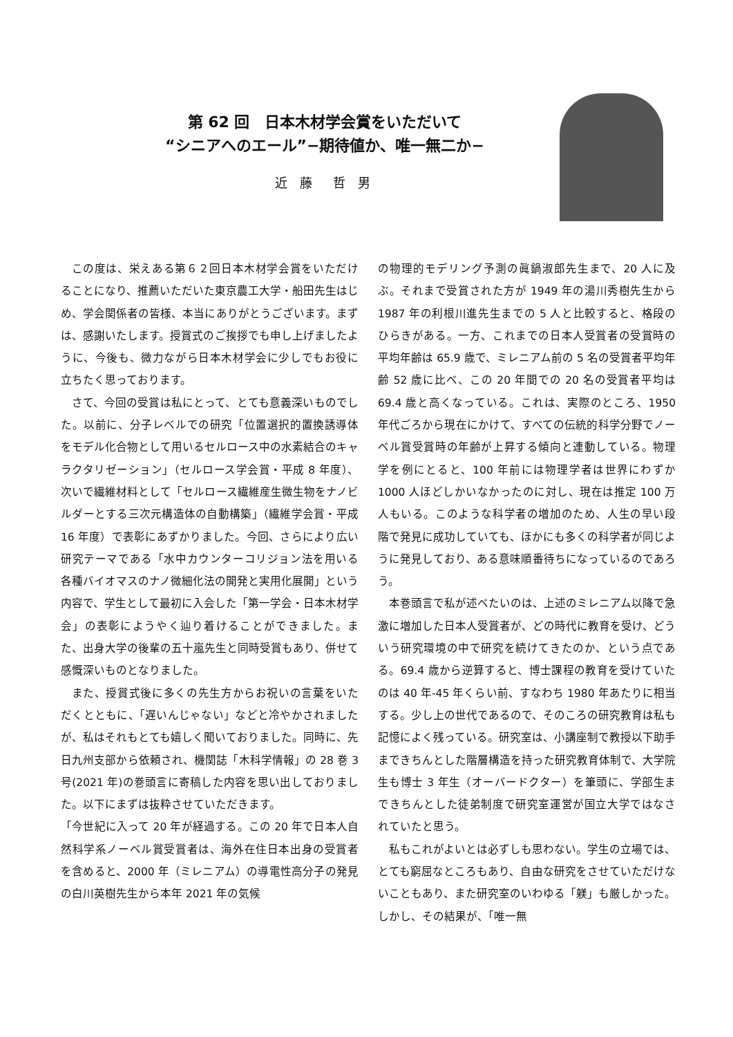第 62 回　日本木材学会賞をいただいて
“シニアへのエール”−期待値か、唯一無二か−
近 藤　哲 男
この度は、栄えある第６２回日本木材学会賞をいただけることになり、推薦いただいた東京農工大学・船田先生はじめ、学会関係者の皆様、本当にありがとうございます。まずは、感謝いたします。授賞式のご挨拶でも申し上げましたように、今後も、微力ながら日本木材学会に少しでもお役に立ちたく思っております。
さて、今回の受賞は私にとって、とても意義深いものでした。以前に、分子レベルでの研究「位置選択的置換誘導体をモデル化合物として用いるセルロース中の水素結合のキャラクタリゼーション」（セルロース学会賞・平成 8 年度）、次いで繊維材料として「セルロース繊維産生微生物をナノビルダーとする三次元構造体の自動構築」（繊維学会賞・平成 16 年度）で表彰にあずかりました。今回、さらにより広い研究テーマである「水中カウンターコリジョン法を用いる各種バイオマスのナノ微細化法の開発と実用化展開」という内容で、学生として最初に入会した「第一学会・日本木材学会」の表彰にようやく辿り着けることができました。また、出身大学の後輩の五十嵐先生と同時受賞もあり、併せて感慨深いものとなりました。
また、授賞式後に多くの先生方からお祝いの言葉をいただくとともに、「遅いんじゃない」などと冷やかされましたが、私はそれもとても嬉しく聞いておりました。同時に、先日九州支部から依頼され、機関誌「木科学情報」の 28 巻 3 号(2021 年)の巻頭言に寄稿した内容を思い出しておりました。以下にまずは抜粋させていただきます。
「今世紀に入って 20 年が経過する。この 20 年で日本人自然科学系ノーベル賞受賞者は、海外在住日本出身の受賞者を含めると、2000 年（ミレニアム）の導電性高分子の発見の白川英樹先生から本年 2021 年の気候
の物理的モデリング予測の眞鍋淑郎先生まで、20 人に及ぶ。それまで受賞された方が 1949 年の湯川秀樹先生から 1987 年の利根川進先生までの 5 人と比較すると、格段のひらきがある。一方、これまでの日本人受賞者の受賞時の平均年齢は 65.9 歳で、ミレニアム前の 5 名の受賞者平均年齢 52 歳に比べ、この 20 年間での 20 名の受賞者平均は 69.4 歳と高くなっている。これは、実際のところ、1950 年代ごろから現在にかけて、すべての伝統的科学分野でノーベル賞受賞時の年齢が上昇する傾向と連動している。物理学を例にとると、100 年前には物理学者は世界にわずか 1000 人ほどしかいなかったのに対し、現在は推定 100 万人もいる。このような科学者の増加のため、人生の早い段階で発見に成功していても、ほかにも多くの科学者が同じように発見しており、ある意味順番待ちになっているのであろう。
本巻頭言で私が述べたいのは、上述のミレニアム以降で急激に増加した日本人受賞者が、どの時代に教育を受け、どういう研究環境の中で研究を続けてきたのか、という点である。69.4 歳から逆算すると、博士課程の教育を受けていたのは 40 年-45 年くらい前、すなわち 1980 年あたりに相当する。少し上の世代であるので、そのころの研究教育は私も記憶によく残っている。研究室は、小講座制で教授以下助手まできちんとした階層構造を持った研究教育体制で、大学院生も博士 3 年生（オーバードクター）を筆頭に、学部生まできちんとした徒弟制度で研究室運営が国立大学ではなされていたと思う。
私もこれがよいとは必ずしも思わない。学生の立場では、とても窮屈なところもあり、自由な研究をさせていただけないこともあり、また研究室のいわゆる「躾」も厳しかった。しかし、その結果が、「唯一無